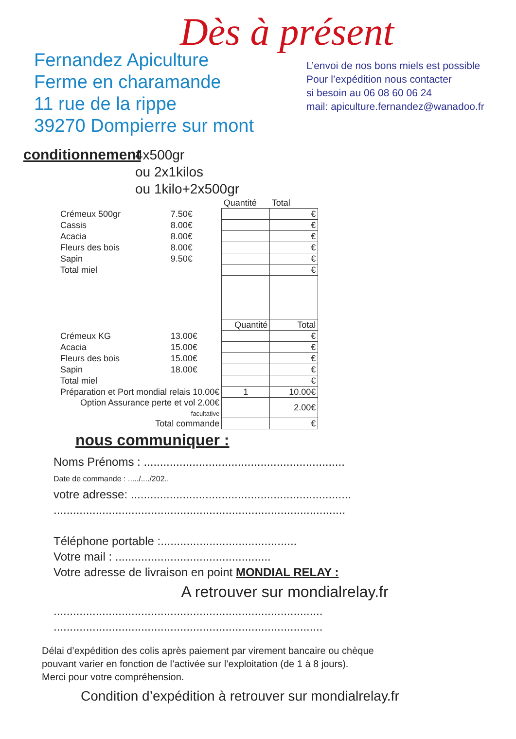Dès à présent
Fernandez Apiculture
Ferme en charamande
11 rue de la rippe
39270 Dompierre sur mont
L’envoi de nos bons miels est possible
Pour l’expédition nous contacter
si besoin au 06 08 60 06 24
mail: apiculture.fernandez@wanadoo.fr
conditionnement
4x500gr
ou 2x1kilos
ou 1kilo+2x500gr
| | | Quantité | Total |
| Crémeux 500gr | 7.50€ | | € |
| Cassis | 8.00€ | | € |
| Acacia | 8.00€ | | € |
| Fleurs des bois | 8.00€ | | € |
| Sapin | 9.50€ | | € |
| Total miel | | | € |
| | | Quantité | Total |
| Crémeux KG | 13.00€ | | € |
| Acacia | 15.00€ | | € |
| Fleurs des bois | 15.00€ | | € |
| Sapin | 18.00€ | | € |
| Total miel | | | € |
| Préparation et Port mondial relais 10.00€ | | 1 | 10.00€ |
| Option Assurance perte et vol 2.00€ facultative | | | 2.00€ |
| Total commande | | | € |
nous communiquer :
Noms Prénoms : ..............................................................
Date de commande : ...../..../202..
votre adresse: ....................................................................
..........................................................................................
Téléphone portable :..........................................
Votre mail : ................................................
Votre adresse de livraison en point MONDIAL RELAY :
A retrouver sur mondialrelay.fr
...................................................................................
...................................................................................
Délai d’expédition des colis après paiement par virement bancaire ou chèque
pouvant varier en fonction de l’activée sur l’exploitation (de 1 à 8 jours).
Merci pour votre compréhension.
Condition d’expédition à retrouver sur mondialrelay.fr